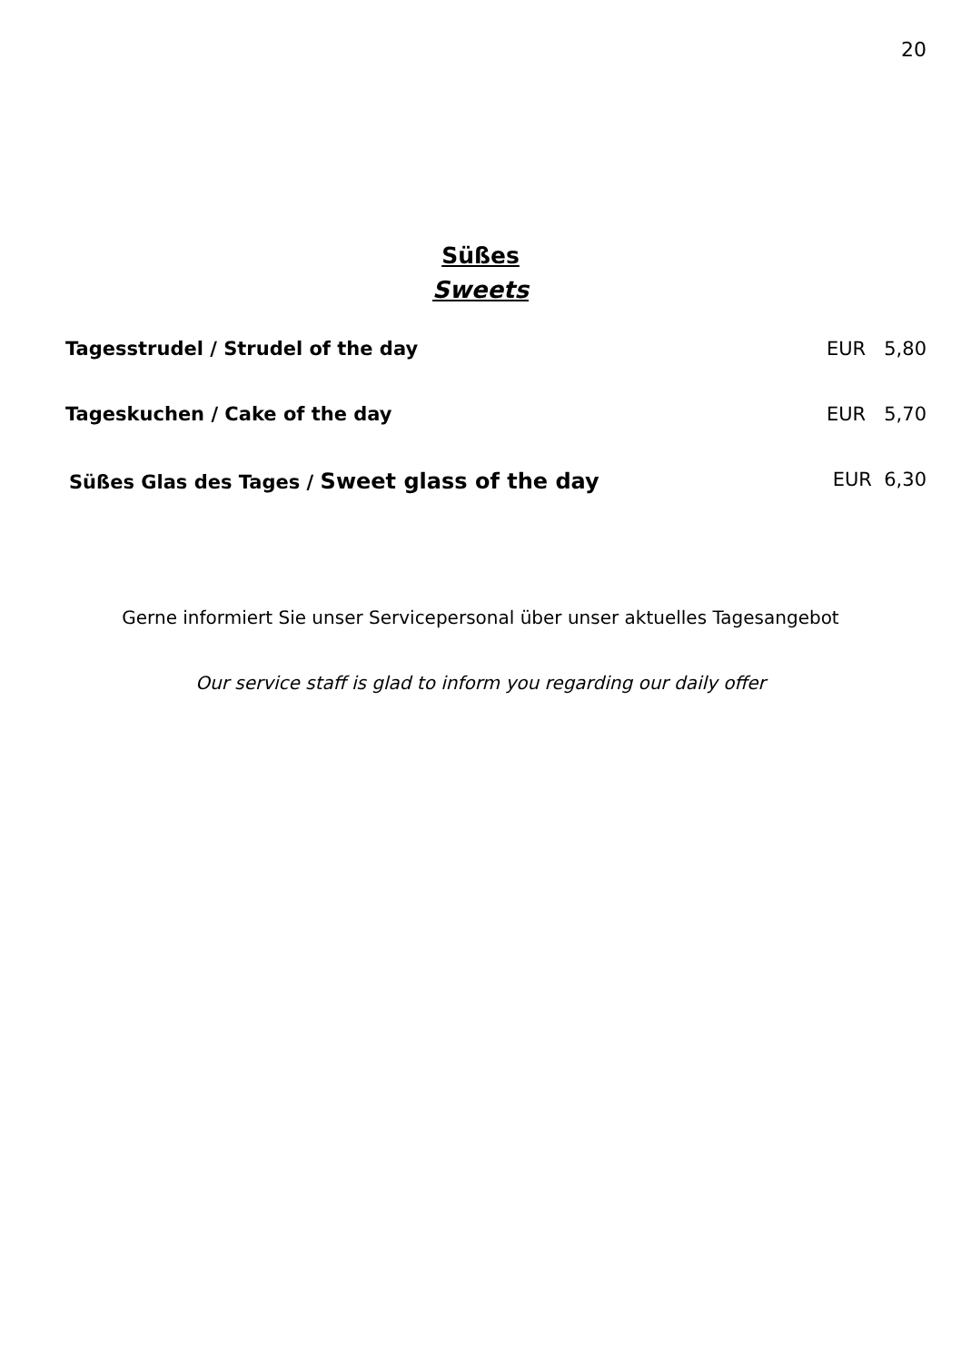20
Süßes
Sweets
Tagesstrudel / Strudel of the day EUR 5,80
Tageskuchen / Cake of the day EUR 5,70
Süßes Glas des Tages / Sweet glass of the day EUR 6,30
Gerne informiert Sie unser Servicepersonal über unser aktuelles Tagesangebot
Our service staff is glad to inform you regarding our daily offer